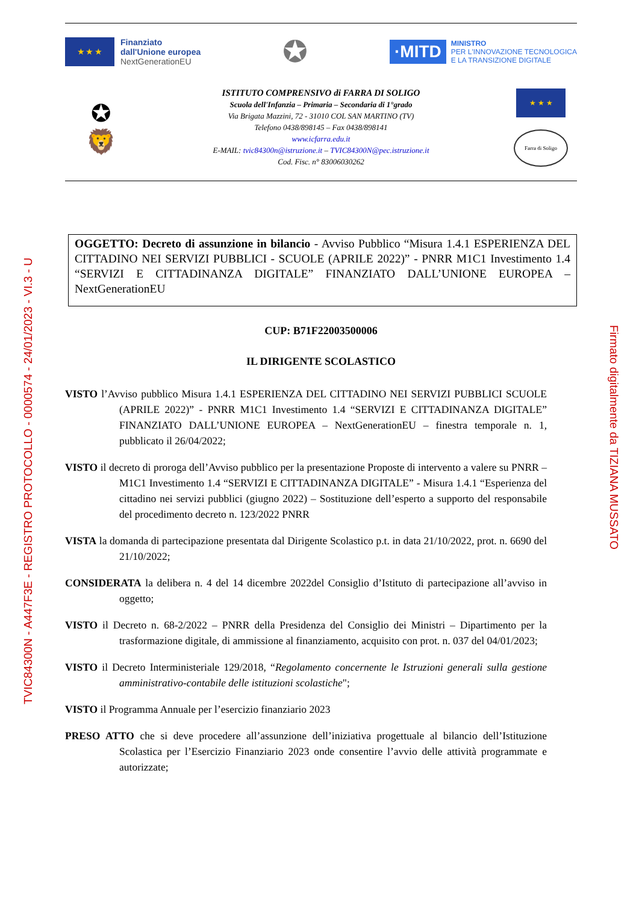TVIC84300N - A447F3E - REGISTRO PROTOCOLLO - 0000574 - 24/01/2023 - VI.3 - U
Firmato digitalmente da TIZIANA MUSSATO
★ ★ ★
Finanziato
dall'Unione europea
NextGenerationEU
✪
·MITD
MINISTRO
PER L'INNOVAZIONE TECNOLOGICA
E LA TRANSIZIONE DIGITALE
✪
🦁
ISTITUTO COMPRENSIVO di FARRA DI SOLIGO
Scuola dell'Infanzia – Primaria – Secondaria di 1°grado
Via Brigata Mazzini, 72 - 31010 COL SAN MARTINO (TV)
Telefono 0438/898145 – Fax 0438/898141
www.icfarra.edu.it
E-MAIL: tvic84300n@istruzione.it – TVIC84300N@pec.istruzione.it
Cod. Fisc. n° 83006030262
★ ★ ★
Farra di Soligo
OGGETTO: Decreto di assunzione in bilancio - Avviso Pubblico “Misura 1.4.1 ESPERIENZA DEL CITTADINO NEI SERVIZI PUBBLICI - SCUOLE (APRILE 2022)” - PNRR M1C1 Investimento 1.4 “SERVIZI E CITTADINANZA DIGITALE” FINANZIATO DALL’UNIONE EUROPEA – NextGenerationEU
CUP: B71F22003500006
IL DIRIGENTE SCOLASTICO
VISTO l’Avviso pubblico Misura 1.4.1 ESPERIENZA DEL CITTADINO NEI SERVIZI PUBBLICI SCUOLE (APRILE 2022)” - PNRR M1C1 Investimento 1.4 “SERVIZI E CITTADINANZA DIGITALE” FINANZIATO DALL’UNIONE EUROPEA – NextGenerationEU – finestra temporale n. 1, pubblicato il 26/04/2022;
VISTO il decreto di proroga dell’Avviso pubblico per la presentazione Proposte di intervento a valere su PNRR – M1C1 Investimento 1.4 “SERVIZI E CITTADINANZA DIGITALE” - Misura 1.4.1 “Esperienza del cittadino nei servizi pubblici (giugno 2022) – Sostituzione dell’esperto a supporto del responsabile del procedimento decreto n. 123/2022 PNRR
VISTA la domanda di partecipazione presentata dal Dirigente Scolastico p.t. in data 21/10/2022, prot. n. 6690 del 21/10/2022;
CONSIDERATA la delibera n. 4 del 14 dicembre 2022del Consiglio d’Istituto di partecipazione all’avviso in oggetto;
VISTO il Decreto n. 68-2/2022 – PNRR della Presidenza del Consiglio dei Ministri – Dipartimento per la trasformazione digitale, di ammissione al finanziamento, acquisito con prot. n. 037 del 04/01/2023;
VISTO il Decreto Interministeriale 129/2018, “Regolamento concernente le Istruzioni generali sulla gestione amministrativo-contabile delle istituzioni scolastiche";
VISTO il Programma Annuale per l’esercizio finanziario 2023
PRESO ATTO che si deve procedere all’assunzione dell’iniziativa progettuale al bilancio dell’Istituzione Scolastica per l’Esercizio Finanziario 2023 onde consentire l’avvio delle attività programmate e autorizzate;